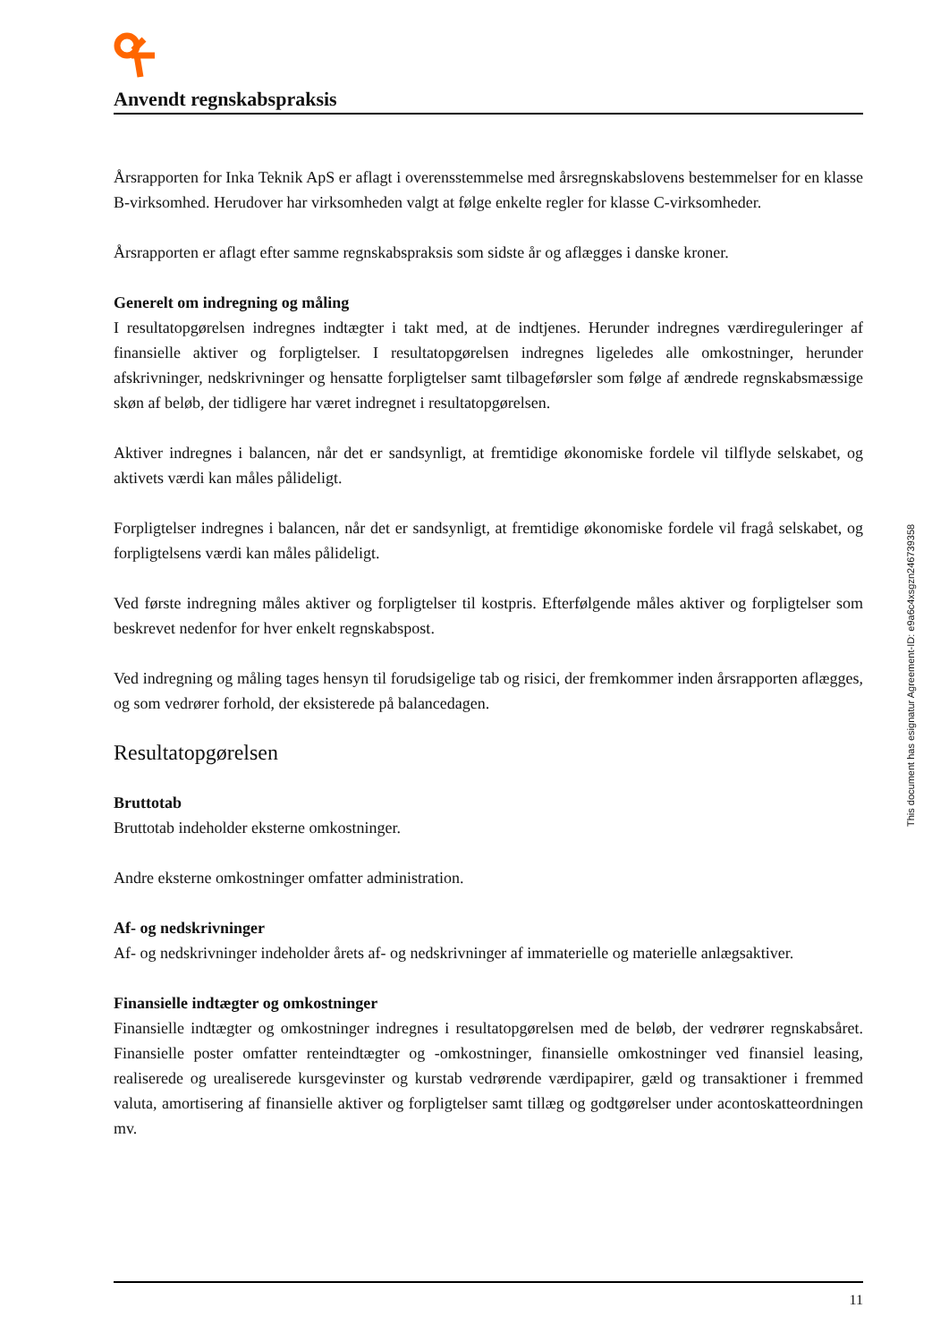Anvendt regnskabspraksis
Årsrapporten for Inka Teknik ApS er aflagt i overensstemmelse med årsregnskabslovens bestemmelser for en klasse B-virksomhed. Herudover har virksomheden valgt at følge enkelte regler for klasse C-virksomheder.
Årsrapporten er aflagt efter samme regnskabspraksis som sidste år og aflægges i danske kroner.
Generelt om indregning og måling
I resultatopgørelsen indregnes indtægter i takt med, at de indtjenes. Herunder indregnes værdireguleringer af finansielle aktiver og forpligtelser. I resultatopgørelsen indregnes ligeledes alle omkostninger, herunder afskrivninger, nedskrivninger og hensatte forpligtelser samt tilbageførsler som følge af ændrede regnskabsmæssige skøn af beløb, der tidligere har været indregnet i resultatopgørelsen.
Aktiver indregnes i balancen, når det er sandsynligt, at fremtidige økonomiske fordele vil tilflyde selskabet, og aktivets værdi kan måles pålideligt.
Forpligtelser indregnes i balancen, når det er sandsynligt, at fremtidige økonomiske fordele vil fragå selskabet, og forpligtelsens værdi kan måles pålideligt.
Ved første indregning måles aktiver og forpligtelser til kostpris. Efterfølgende måles aktiver og forpligtelser som beskrevet nedenfor for hver enkelt regnskabspost.
Ved indregning og måling tages hensyn til forudsigelige tab og risici, der fremkommer inden årsrapporten aflægges, og som vedrører forhold, der eksisterede på balancedagen.
Resultatopgørelsen
Bruttotab
Bruttotab indeholder eksterne omkostninger.
Andre eksterne omkostninger omfatter administration.
Af- og nedskrivninger
Af- og nedskrivninger indeholder årets af- og nedskrivninger af immaterielle og materielle anlægsaktiver.
Finansielle indtægter og omkostninger
Finansielle indtægter og omkostninger indregnes i resultatopgørelsen med de beløb, der vedrører regnskabsåret. Finansielle poster omfatter renteindtægter og -omkostninger, finansielle omkostninger ved finansiel leasing, realiserede og urealiserede kursgevinster og kurstab vedrørende værdipapirer, gæld og transaktioner i fremmed valuta, amortisering af finansielle aktiver og forpligtelser samt tillæg og godtgørelser under acontoskatteordningen mv.
This document has esignatur Agreement-ID: e9a6c4xsgzn246739358
11